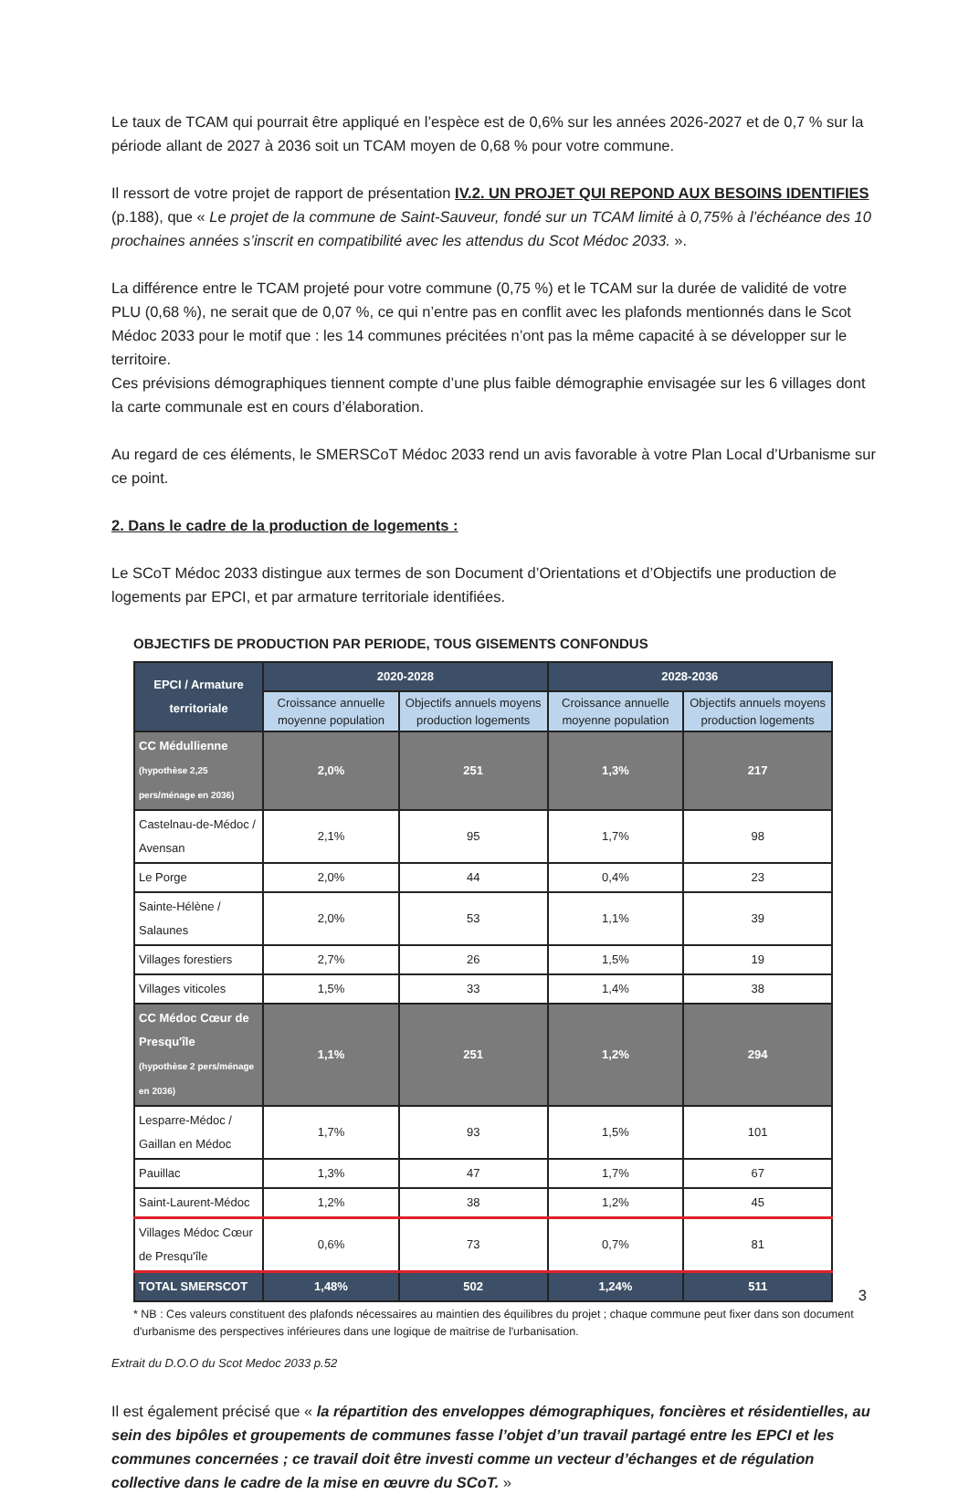Le taux de TCAM qui pourrait être appliqué en l’espèce est de 0,6% sur les années 2026-2027 et de 0,7 % sur la période allant de 2027 à 2036 soit un TCAM moyen de 0,68 % pour votre commune.
Il ressort de votre projet de rapport de présentation IV.2. UN PROJET QUI REPOND AUX BESOINS IDENTIFIES (p.188), que « Le projet de la commune de Saint-Sauveur, fondé sur un TCAM limité à 0,75% à l’échéance des 10 prochaines années s’inscrit en compatibilité avec les attendus du Scot Médoc 2033. ».
La différence entre le TCAM projeté pour votre commune (0,75 %) et le TCAM sur la durée de validité de votre PLU (0,68 %), ne serait que de 0,07 %, ce qui n’entre pas en conflit avec les plafonds mentionnés dans le Scot Médoc 2033 pour le motif que : les 14 communes précitées n’ont pas la même capacité à se développer sur le territoire.
Ces prévisions démographiques tiennent compte d’une plus faible démographie envisagée sur les 6 villages dont la carte communale est en cours d’élaboration.
Au regard de ces éléments, le SMERSCoT Médoc 2033 rend un avis favorable à votre Plan Local d’Urbanisme sur ce point.
2. Dans le cadre de la production de logements :
Le SCoT Médoc 2033 distingue aux termes de son Document d’Orientations et d’Objectifs une production de logements par EPCI, et par armature territoriale identifiées.
OBJECTIFS DE PRODUCTION PAR PERIODE, TOUS GISEMENTS CONFONDUS
| EPCI / Armature territoriale | 2020-2028 | | 2028-2036 | |
| --- | --- | --- | --- | --- |
| | Croissance annuelle moyenne population | Objectifs annuels moyens production logements | Croissance annuelle moyenne population | Objectifs annuels moyens production logements |
| CC Médullienne (hypothèse 2,25 pers/ménage en 2036) | 2,0% | 251 | 1,3% | 217 |
| Castelnau-de-Médoc / Avensan | 2,1% | 95 | 1,7% | 98 |
| Le Porge | 2,0% | 44 | 0,4% | 23 |
| Sainte-Hélène / Salaunes | 2,0% | 53 | 1,1% | 39 |
| Villages forestiers | 2,7% | 26 | 1,5% | 19 |
| Villages viticoles | 1,5% | 33 | 1,4% | 38 |
| CC Médoc Cœur de Presqu'île (hypothèse 2 pers/ménage en 2036) | 1,1% | 251 | 1,2% | 294 |
| Lesparre-Médoc / Gaillan en Médoc | 1,7% | 93 | 1,5% | 101 |
| Pauillac | 1,3% | 47 | 1,7% | 67 |
| Saint-Laurent-Médoc | 1,2% | 38 | 1,2% | 45 |
| Villages Médoc Cœur de Presqu'île | 0,6% | 73 | 0,7% | 81 |
| TOTAL SMERSCOT | 1,48% | 502 | 1,24% | 511 |
* NB : Ces valeurs constituent des plafonds nécessaires au maintien des équilibres du projet ; chaque commune peut fixer dans son document d'urbanisme des perspectives inférieures dans une logique de maitrise de l'urbanisation.
Extrait du D.O.O du Scot Medoc 2033 p.52
Il est également précisé que « la répartition des enveloppes démographiques, foncières et résidentielles, au sein des bipôles et groupements de communes fasse l’objet d’un travail partagé entre les EPCI et les communes concernées ; ce travail doit être investi comme un vecteur d’échanges et de régulation collective dans le cadre de la mise en œuvre du SCoT. »
3